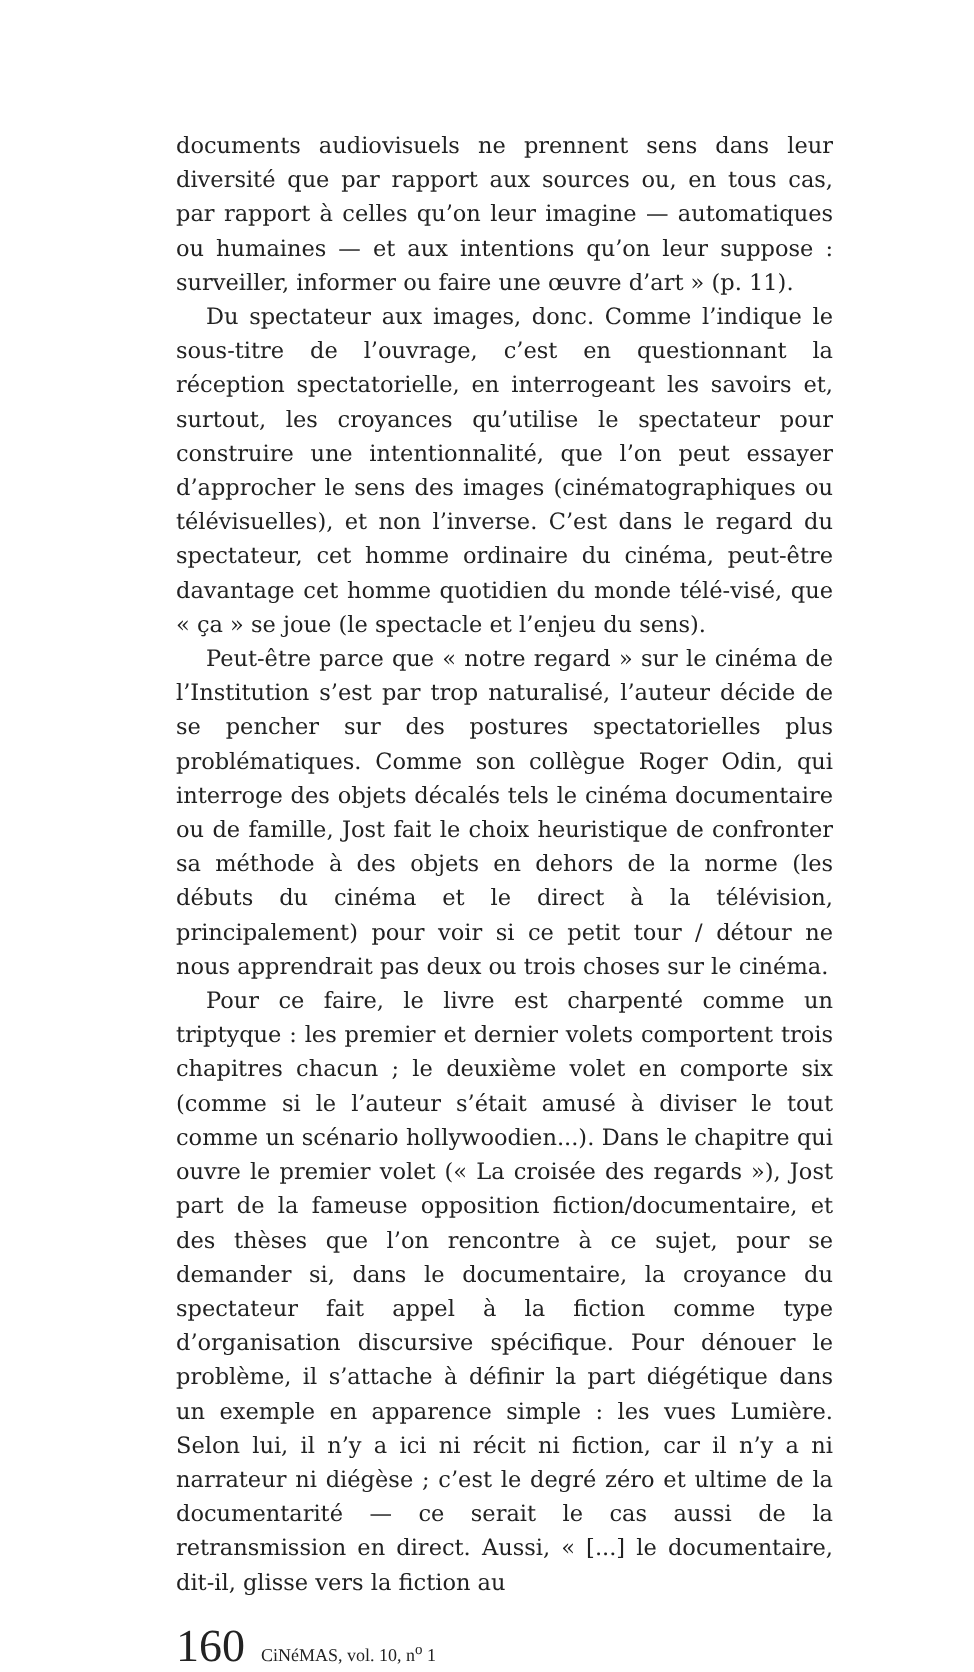documents audiovisuels ne prennent sens dans leur diversité que par rapport aux sources ou, en tous cas, par rapport à celles qu’on leur imagine — automatiques ou humaines — et aux intentions qu’on leur suppose : surveiller, informer ou faire une œuvre d’art » (p. 11).
Du spectateur aux images, donc. Comme l’indique le sous-titre de l’ouvrage, c’est en questionnant la réception spectatorielle, en interrogeant les savoirs et, surtout, les croyances qu’utilise le spectateur pour construire une intentionnalité, que l’on peut essayer d’approcher le sens des images (cinématographiques ou télévisuelles), et non l’inverse. C’est dans le regard du spectateur, cet homme ordinaire du cinéma, peut-être davantage cet homme quotidien du monde télé-visé, que « ça » se joue (le spectacle et l’enjeu du sens).
Peut-être parce que « notre regard » sur le cinéma de l’Institution s’est par trop naturalisé, l’auteur décide de se pencher sur des postures spectatorielles plus problématiques. Comme son collègue Roger Odin, qui interroge des objets décalés tels le cinéma documentaire ou de famille, Jost fait le choix heuristique de confronter sa méthode à des objets en dehors de la norme (les débuts du cinéma et le direct à la télévision, principalement) pour voir si ce petit tour / détour ne nous apprendrait pas deux ou trois choses sur le cinéma.
Pour ce faire, le livre est charpenté comme un triptyque : les premier et dernier volets comportent trois chapitres chacun ; le deuxième volet en comporte six (comme si le l’auteur s’était amusé à diviser le tout comme un scénario hollywoodien...). Dans le chapitre qui ouvre le premier volet (« La croisée des regards »), Jost part de la fameuse opposition fiction/documentaire, et des thèses que l’on rencontre à ce sujet, pour se demander si, dans le documentaire, la croyance du spectateur fait appel à la fiction comme type d’organisation discursive spécifique. Pour dénouer le problème, il s’attache à définir la part diégétique dans un exemple en apparence simple : les vues Lumière. Selon lui, il n’y a ici ni récit ni fiction, car il n’y a ni narrateur ni diégèse ; c’est le degré zéro et ultime de la documentarité — ce serait le cas aussi de la retransmission en direct. Aussi, « [...] le documentaire, dit-il, glisse vers la fiction au
160 CiNéMAS, vol. 10, n<sup>o</sup> 1